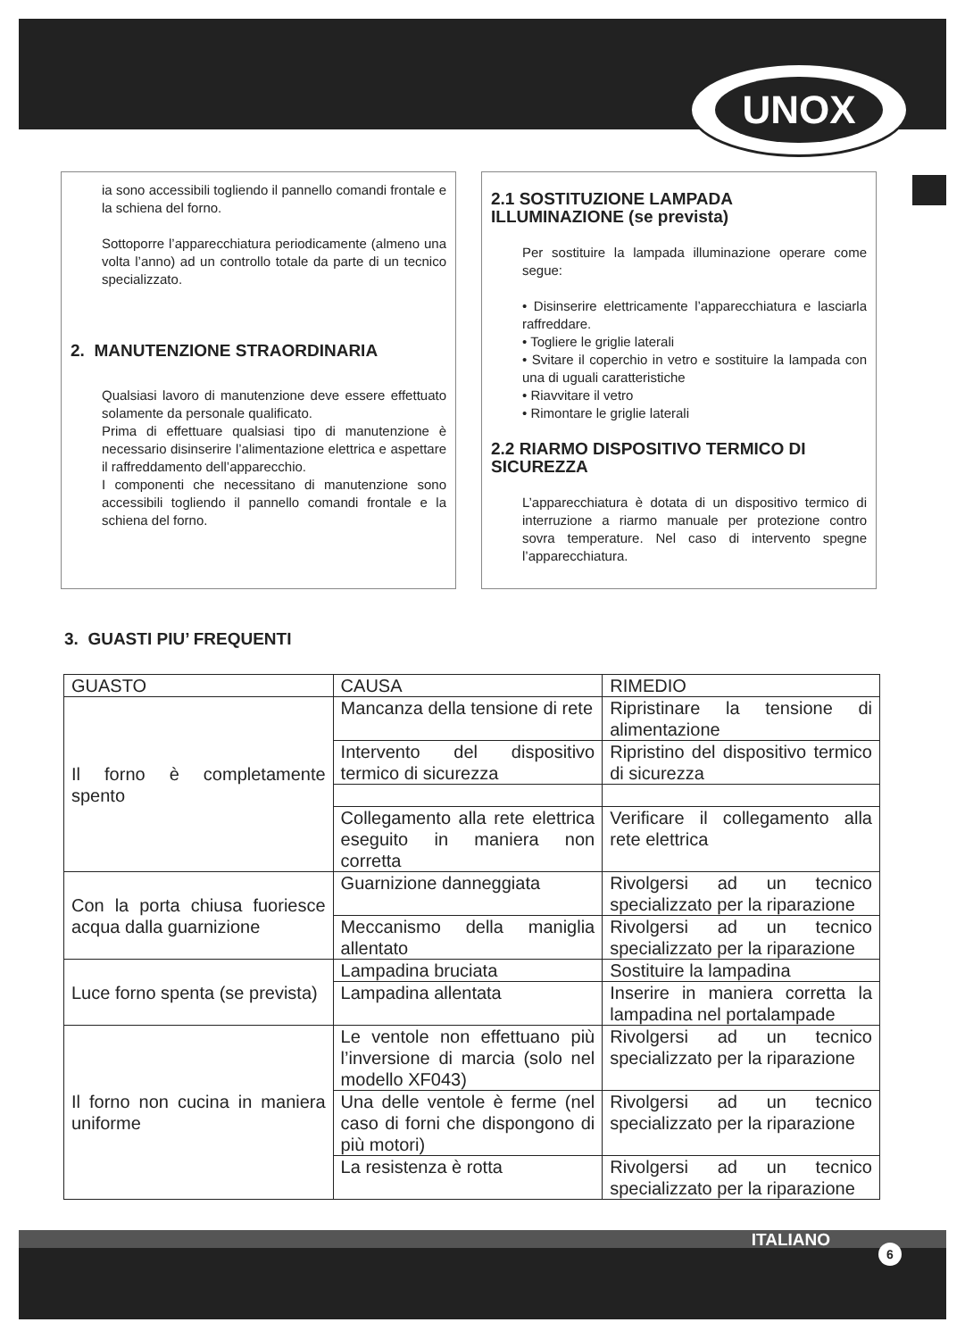UNOX
ia sono accessibili togliendo il pannello comandi frontale e la schiena del forno.
Sottoporre l’apparecchiatura periodicamente (almeno una volta l’anno) ad un controllo totale da parte di un tecnico specializzato.
2. MANUTENZIONE STRAORDINARIA
Qualsiasi lavoro di manutenzione deve essere effettuato solamente da personale qualificato.
Prima di effettuare qualsiasi tipo di manutenzione è necessario disinserire l’alimentazione elettrica e aspettare il raffreddamento dell’apparecchio.
I componenti che necessitano di manutenzione sono accessibili togliendo il pannello comandi frontale e la schiena del forno.
2.1 SOSTITUZIONE LAMPADA ILLUMINAZIONE (se prevista)
Per sostituire la lampada illuminazione operare come segue:
• Disinserire elettricamente l’apparecchiatura e lasciarla raffreddare.
• Togliere le griglie laterali
• Svitare il coperchio in vetro e sostituire la lampada con una di uguali caratteristiche
• Riavvitare il vetro
• Rimontare le griglie laterali
2.2 RIARMO DISPOSITIVO TERMICO DI SICUREZZA
L’apparecchiatura è dotata di un dispositivo termico di interruzione a riarmo manuale per protezione contro sovra temperature. Nel caso di intervento spegne l’apparecchiatura.
3. GUASTI PIU’ FREQUENTI
| GUASTO | CAUSA | RIMEDIO |
| --- | --- | --- |
| Il forno è completamente spento | Mancanza della tensione di rete | Ripristinare la tensione di alimentazione |
| | Intervento del dispositivo termico di sicurezza | Ripristino del dispositivo termico di sicurezza |
| | Collegamento alla rete elettrica eseguito in maniera non corretta | Verificare il collegamento alla rete elettrica |
| Con la porta chiusa fuoriesce acqua dalla guarnizione | Guarnizione danneggiata | Rivolgersi ad un tecnico specializzato per la riparazione |
| | Meccanismo della maniglia allentato | Rivolgersi ad un tecnico specializzato per la riparazione |
| Luce forno spenta (se prevista) | Lampadina bruciata | Sostituire la lampadina |
| | Lampadina allentata | Inserire in maniera corretta la lampadina nel portalampade |
| Il forno non cucina in maniera uniforme | Le ventole non effettuano più l’inversione di marcia (solo nel modello XF043) | Rivolgersi ad un tecnico specializzato per la riparazione |
| | Una delle ventole è ferme (nel caso di forni che dispongono di più motori) | Rivolgersi ad un tecnico specializzato per la riparazione |
| | La resistenza è rotta | Rivolgersi ad un tecnico specializzato per la riparazione |
ITALIANO 6